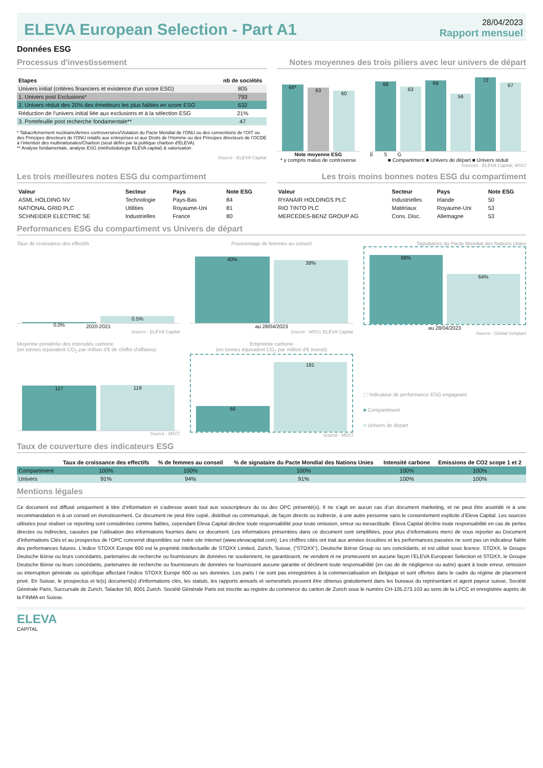ELEVA European Selection - Part A1
28/04/2023
Rapport mensuel
Données ESG
Processus d'investissement
| Etapes | nb de sociétés |
| --- | --- |
| Univers initial (critères financiers et existence d’un score ESG) | 805 |
| 1. Univers post Exclusions* | 793 |
| 2. Univers réduit des 20% des émetteurs les plus faibles en score ESG | 632 |
| Réduction de l'univers initial liée aux exclusions et à la sélection ESG | 21% |
| 3. Portefeuille post recherche fondamentale** | 47 |
* Tabac/Armement nucléaire/Armes controversées/Violation du Pacte Mondial de l'ONU ou des conventions de l’OIT ou des Principes directeurs de l'ONU relatifs aux entreprises et aux Droits de l’Homme ou des Principes directeurs de l’OCDE à l’intention des multinationales/Charbon (seuil défini par la politique charbon d'ELEVA)
** Analyse fondamentale, analyse ESG (métholodologie ELEVA capital) & valorisation
Source : ELEVA Capital
Notes moyennes des trois piliers avec leur univers de départ
66*
63
60
Note moyenne ESG
* y compris malus de controverse
68
63
69
56
72
67
E S G
■ Compartiment ■ Univers de départ ■ Univers réduit
Sources : ELEVA Capital, MSCI
Les trois meilleures notes ESG du compartiment
| Valeur | Secteur | Pays | Note ESG |
| --- | --- | --- | --- |
| ASML HOLDING NV | Technologie | Pays-Bas | 84 |
| NATIONAL GRID PLC | Utilities | Royaume-Uni | 81 |
| SCHNEIDER ELECTRIC SE | Industrielles | France | 80 |
Les trois moins bonnes notes ESG du compartiment
| Valeur | Secteur | Pays | Note ESG |
| --- | --- | --- | --- |
| RYANAIR HOLDINGS PLC | Industrielles | Irlande | 50 |
| RIO TINTO PLC | Matériaux | Royaume-Uni | 53 |
| MERCEDES-BENZ GROUP AG | Cons. Disc. | Allemagne | 53 |
Performances ESG du compartiment vs Univers de départ
Taux de croissance des effectifs
0.0%
0.5%
2020-2021
Source : ELEVA Capital
Pourcentage de femmes au conseil
40%
38%
au 28/04/2023
Source : MSCI, ELEVA Capital
Signataires du Pacte Mondial des Nations Unies
88%
64%
au 28/04/2023
Source : Global compact
Moyenne pondérée des intensités carbone
(en tonnes équivalent CO<sub>2</sub> par million d'€ de chiffre d'affaires)
117
119
Source : MSCI
Empreinte carbone
(en tonnes équivalent CO<sub>2</sub> par million d'€ investi)
66
181
Source : MSCI
⬚ Indicateur de performance ESG engageant
■ Compartiment
■ Univers de départ
Taux de couverture des indicateurs ESG
| | Taux de croissance des effectifs | % de femmes au conseil | % de signataire du Pacte Mondial des Nations Unies | Intensité carbone | Emissions de CO2 scope 1 et 2 |
| --- | --- | --- | --- | --- | --- |
| Compartiment | 100% | 100% | 100% | 100% | 100% |
| Univers | 91% | 94% | 91% | 100% | 100% |
Mentions légales
Ce document est diffusé uniquement à titre d’information et s’adresse avant tout aux souscripteurs du ou des OPC présenté(s). Il ne s’agit en aucun cas d’un document marketing, et ne peut être assimilé ni à une recommandation ni à un conseil en investissement. Ce document ne peut être copié, distribué ou communiqué, de façon directe ou indirecte, à une autre personne sans le consentement explicite d’Eleva Capital. Les sources utilisées pour réaliser ce reporting sont considérées comme fiables, cependant Eleva Capital décline toute responsabilité pour toute omission, erreur ou inexactitude. Eleva Capital décline toute responsabilité en cas de pertes directes ou indirectes, causées par l’utilisation des informations fournies dans ce document. Les informations présentées dans ce document sont simplifiées, pour plus d’informations merci de vous reporter au Document d’Informations Clés et au prospectus de l’OPC concerné disponibles sur notre site internet (www.elevacapital.com). Les chiffres cités ont trait aux années écoulées et les performances passées ne sont pas un indicateur fiable des performances futures. L’indice STOXX Europe 600 est la propriété intellectuelle de STOXX Limited, Zurich, Suisse, (“STOXX”), Deutsche Börse Group ou ses concédants, et est utilisé sous licence. STOXX, le Groupe Deutsche Börse ou leurs concédants, partenaires de recherche ou fournisseurs de données ne soutiennent, ne garantissent, ne vendent ni ne promeuvent en aucune façon l’ELEVA European Selection et STOXX, le Groupe Deutsche Börse ou leurs concédants, partenaires de recherche ou fournisseurs de données ne fournissent aucune garantie et déclinent toute responsabilité (en cas de de négligence ou autre) quant à toute erreur, omission ou interruption générale ou spécifique affectant l’indice STOXX Europe 600 ou ses données. Les parts I ne sont pas enregistrées à la commercialisation en Belgique et sont offertes dans le cadre du régime de placement privé. En Suisse, le prospectus et le(s) document(s) d'informations clés, les statuts, les rapports annuels et semestriels peuvent être obtenus gratuitement dans les bureaux du représentant et agent payeur suisse, Société Générale Paris, Succursale de Zurich, Talacker 50, 8001 Zurich. Société Générale Paris est inscrite au registre du commerce du canton de Zurich sous le numéro CH-105.273.103 au sens de la LPCC et enregistrée auprès de la FINMA en Suisse.
ELEVA
CAPITAL